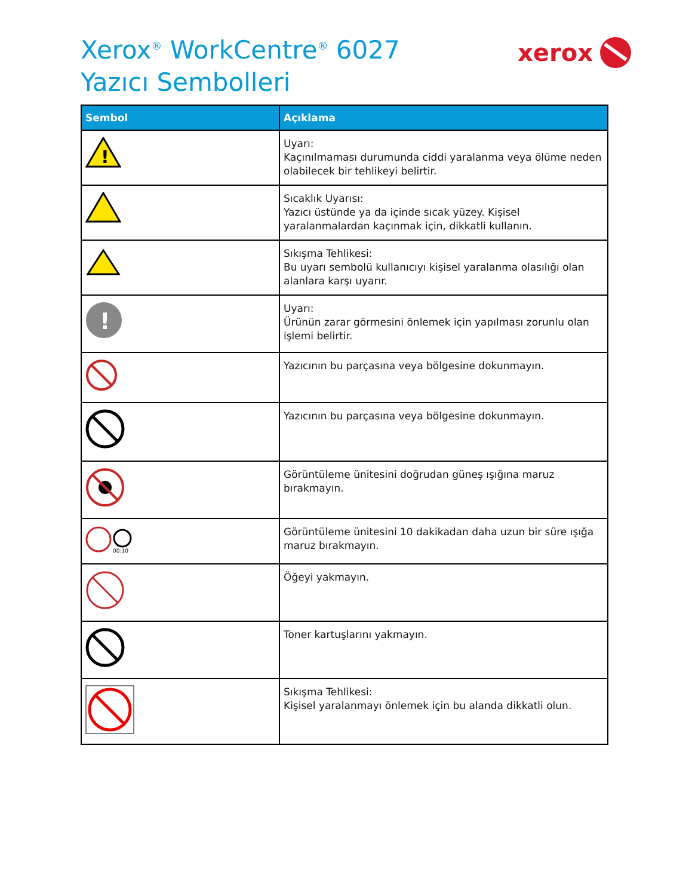Xerox<sup>®</sup> WorkCentre<sup>®</sup> 6027
Yazıcı Sembolleri
xerox
| Sembol | Açıklama |
| --- | --- |
| ! | Uyarı: Kaçınılmaması durumunda ciddi yaralanma veya ölüme neden olabilecek bir tehlikeyi belirtir. |
| | Sıcaklık Uyarısı: Yazıcı üstünde ya da içinde sıcak yüzey. Kişisel yaralanmalardan kaçınmak için, dikkatli kullanın. |
| | Sıkışma Tehlikesi: Bu uyarı sembolü kullanıcıyı kişisel yaralanma olasılığı olan alanlara karşı uyarır. |
| ! | Uyarı: Ürünün zarar görmesini önlemek için yapılması zorunlu olan işlemi belirtir. |
| | Yazıcının bu parçasına veya bölgesine dokunmayın. |
| | Yazıcının bu parçasına veya bölgesine dokunmayın. |
| | Görüntüleme ünitesini doğrudan güneş ışığına maruz bırakmayın. |
| 00:10 | Görüntüleme ünitesini 10 dakikadan daha uzun bir süre ışığa maruz bırakmayın. |
| | Öğeyi yakmayın. |
| | Toner kartuşlarını yakmayın. |
| | Sıkışma Tehlikesi: Kişisel yaralanmayı önlemek için bu alanda dikkatli olun. |